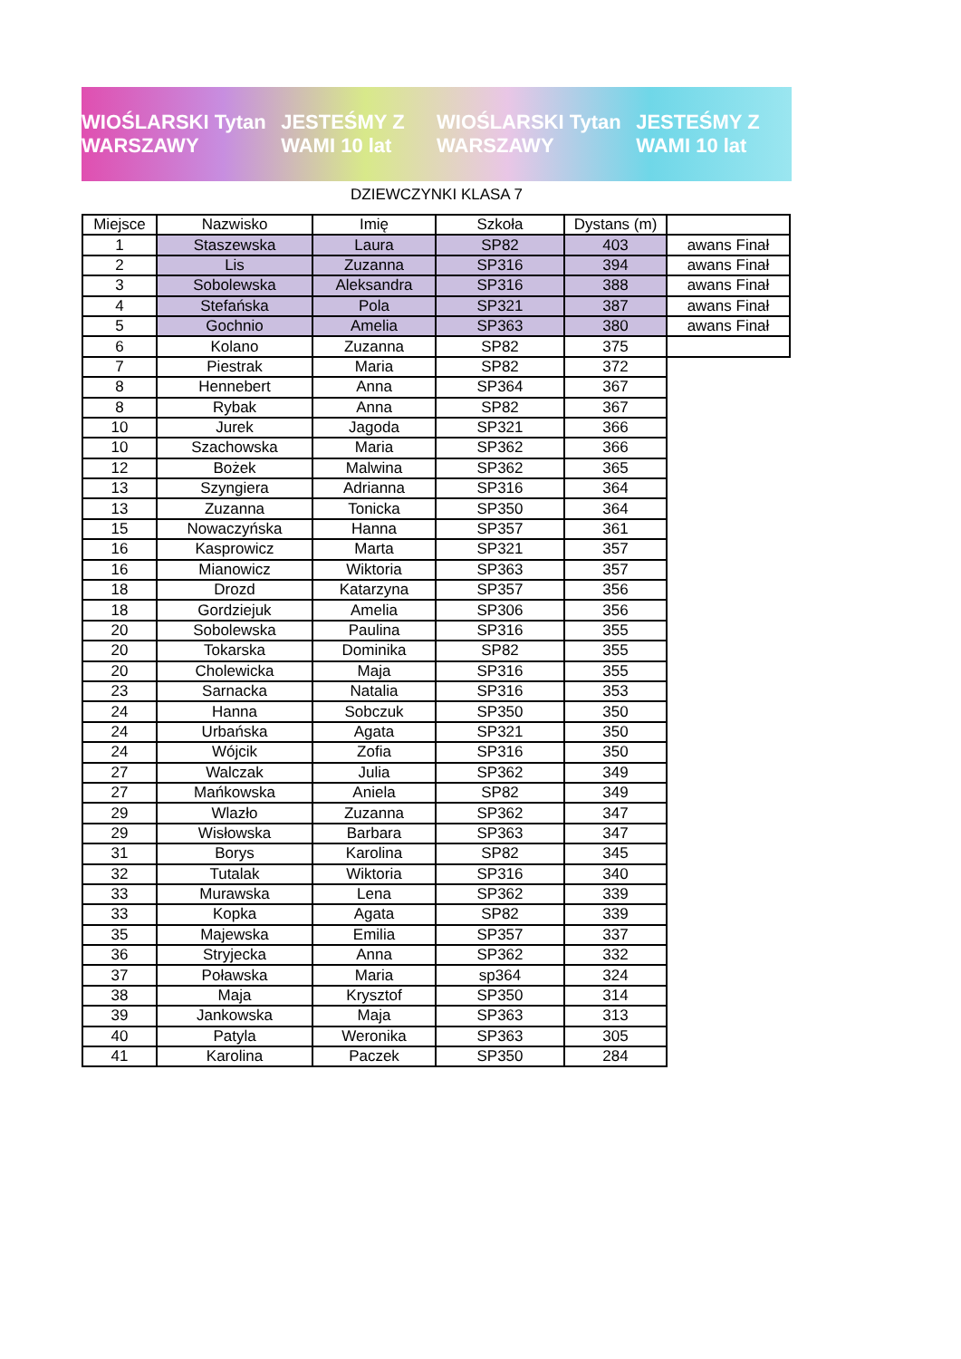WIOŚLARSKI Tytan WARSZAWY JESTEŚMY Z WAMI 10 lat WIOŚLARSKI Tytan WARSZAWY JESTEŚMY Z WAMI 10 lat
DZIEWCZYNKI KLASA 7
| Miejsce | Nazwisko | Imię | Szkoła | Dystans (m) | |
| --- | --- | --- | --- | --- | --- |
| 1 | Staszewska | Laura | SP82 | 403 | awans Finał |
| 2 | Lis | Zuzanna | SP316 | 394 | awans Finał |
| 3 | Sobolewska | Aleksandra | SP316 | 388 | awans Finał |
| 4 | Stefańska | Pola | SP321 | 387 | awans Finał |
| 5 | Gochnio | Amelia | SP363 | 380 | awans Finał |
| 6 | Kolano | Zuzanna | SP82 | 375 | |
| 7 | Piestrak | Maria | SP82 | 372 | |
| 8 | Hennebert | Anna | SP364 | 367 | |
| 8 | Rybak | Anna | SP82 | 367 | |
| 10 | Jurek | Jagoda | SP321 | 366 | |
| 10 | Szachowska | Maria | SP362 | 366 | |
| 12 | Bożek | Malwina | SP362 | 365 | |
| 13 | Szyngiera | Adrianna | SP316 | 364 | |
| 13 | Zuzanna | Tonicka | SP350 | 364 | |
| 15 | Nowaczyńska | Hanna | SP357 | 361 | |
| 16 | Kasprowicz | Marta | SP321 | 357 | |
| 16 | Mianowicz | Wiktoria | SP363 | 357 | |
| 18 | Drozd | Katarzyna | SP357 | 356 | |
| 18 | Gordziejuk | Amelia | SP306 | 356 | |
| 20 | Sobolewska | Paulina | SP316 | 355 | |
| 20 | Tokarska | Dominika | SP82 | 355 | |
| 20 | Cholewicka | Maja | SP316 | 355 | |
| 23 | Sarnacka | Natalia | SP316 | 353 | |
| 24 | Hanna | Sobczuk | SP350 | 350 | |
| 24 | Urbańska | Agata | SP321 | 350 | |
| 24 | Wójcik | Zofia | SP316 | 350 | |
| 27 | Walczak | Julia | SP362 | 349 | |
| 27 | Mańkowska | Aniela | SP82 | 349 | |
| 29 | Wlazło | Zuzanna | SP362 | 347 | |
| 29 | Wisłowska | Barbara | SP363 | 347 | |
| 31 | Borys | Karolina | SP82 | 345 | |
| 32 | Tutalak | Wiktoria | SP316 | 340 | |
| 33 | Murawska | Lena | SP362 | 339 | |
| 33 | Kopka | Agata | SP82 | 339 | |
| 35 | Majewska | Emilia | SP357 | 337 | |
| 36 | Stryjecka | Anna | SP362 | 332 | |
| 37 | Poławska | Maria | sp364 | 324 | |
| 38 | Maja | Krysztof | SP350 | 314 | |
| 39 | Jankowska | Maja | SP363 | 313 | |
| 40 | Patyla | Weronika | SP363 | 305 | |
| 41 | Karolina | Paczek | SP350 | 284 | |